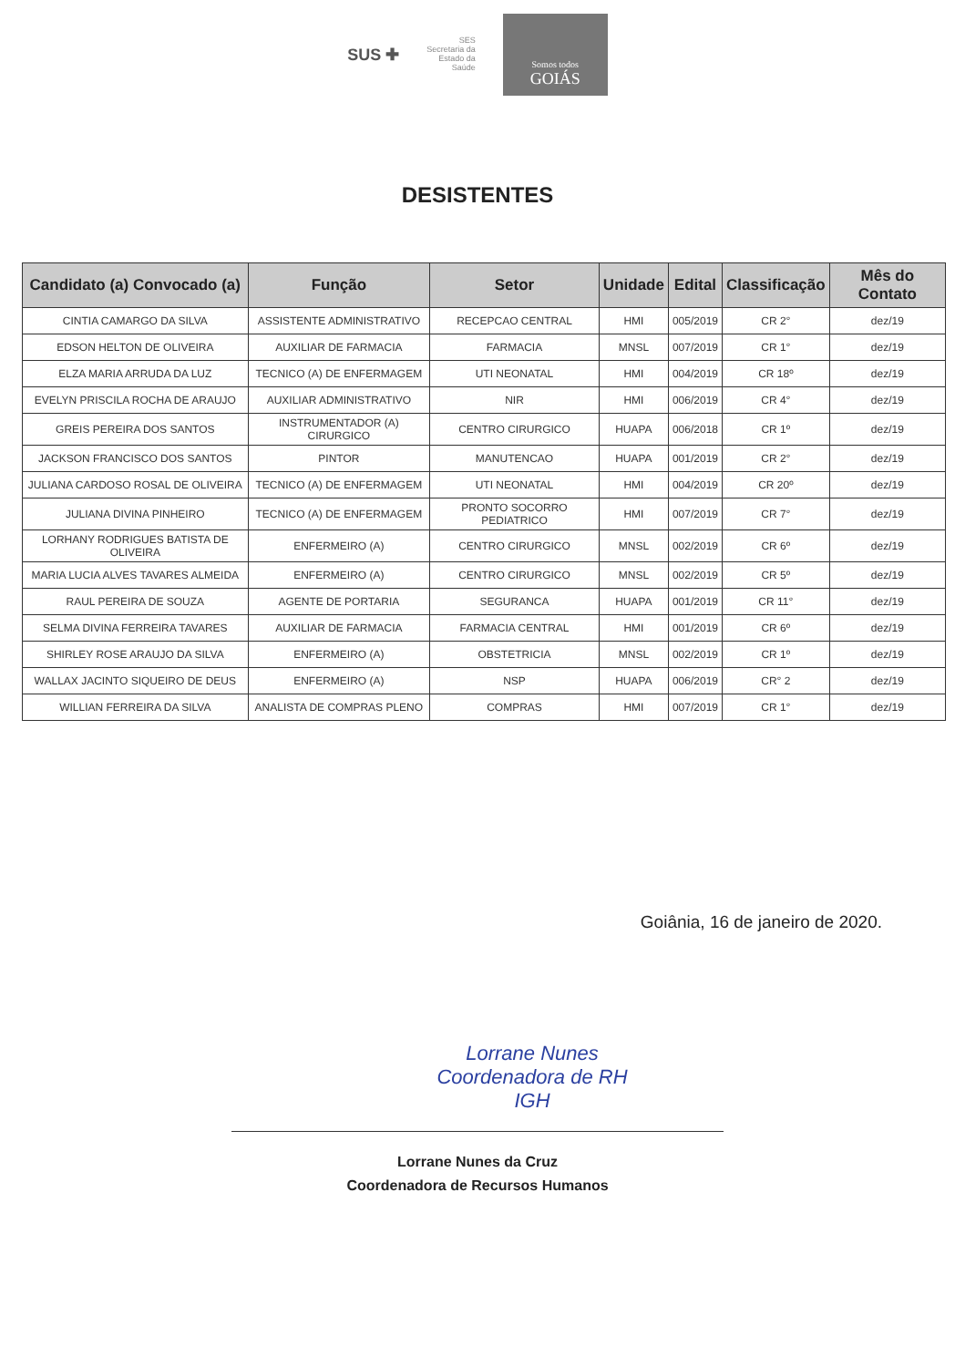SUS ✚
SES
Secretaria da
Estado da
Saúde
Somos todos
GOIÁS
DESISTENTES
| Candidato (a) Convocado (a) | Função | Setor | Unidade | Edital | Classificação | Mês do Contato |
| --- | --- | --- | --- | --- | --- | --- |
| CINTIA CAMARGO DA SILVA | ASSISTENTE ADMINISTRATIVO | RECEPCAO CENTRAL | HMI | 005/2019 | CR 2° | dez/19 |
| EDSON HELTON DE OLIVEIRA | AUXILIAR DE FARMACIA | FARMACIA | MNSL | 007/2019 | CR 1° | dez/19 |
| ELZA MARIA ARRUDA DA LUZ | TECNICO (A) DE ENFERMAGEM | UTI NEONATAL | HMI | 004/2019 | CR 18º | dez/19 |
| EVELYN PRISCILA ROCHA DE ARAUJO | AUXILIAR ADMINISTRATIVO | NIR | HMI | 006/2019 | CR 4° | dez/19 |
| GREIS PEREIRA DOS SANTOS | INSTRUMENTADOR (A) CIRURGICO | CENTRO CIRURGICO | HUAPA | 006/2018 | CR 1º | dez/19 |
| JACKSON FRANCISCO DOS SANTOS | PINTOR | MANUTENCAO | HUAPA | 001/2019 | CR 2° | dez/19 |
| JULIANA CARDOSO ROSAL DE OLIVEIRA | TECNICO (A) DE ENFERMAGEM | UTI NEONATAL | HMI | 004/2019 | CR 20º | dez/19 |
| JULIANA DIVINA PINHEIRO | TECNICO (A) DE ENFERMAGEM | PRONTO SOCORRO PEDIATRICO | HMI | 007/2019 | CR 7° | dez/19 |
| LORHANY RODRIGUES BATISTA DE OLIVEIRA | ENFERMEIRO (A) | CENTRO CIRURGICO | MNSL | 002/2019 | CR 6º | dez/19 |
| MARIA LUCIA ALVES TAVARES ALMEIDA | ENFERMEIRO (A) | CENTRO CIRURGICO | MNSL | 002/2019 | CR 5º | dez/19 |
| RAUL PEREIRA DE SOUZA | AGENTE DE PORTARIA | SEGURANCA | HUAPA | 001/2019 | CR 11° | dez/19 |
| SELMA DIVINA FERREIRA TAVARES | AUXILIAR DE FARMACIA | FARMACIA CENTRAL | HMI | 001/2019 | CR 6º | dez/19 |
| SHIRLEY ROSE ARAUJO DA SILVA | ENFERMEIRO (A) | OBSTETRICIA | MNSL | 002/2019 | CR 1º | dez/19 |
| WALLAX JACINTO SIQUEIRO DE DEUS | ENFERMEIRO (A) | NSP | HUAPA | 006/2019 | CR° 2 | dez/19 |
| WILLIAN FERREIRA DA SILVA | ANALISTA DE COMPRAS PLENO | COMPRAS | HMI | 007/2019 | CR 1° | dez/19 |
Goiânia, 16 de janeiro de 2020.
Lorrane Nunes
Coordenadora de RH
IGH
Lorrane Nunes da Cruz
Coordenadora de Recursos Humanos